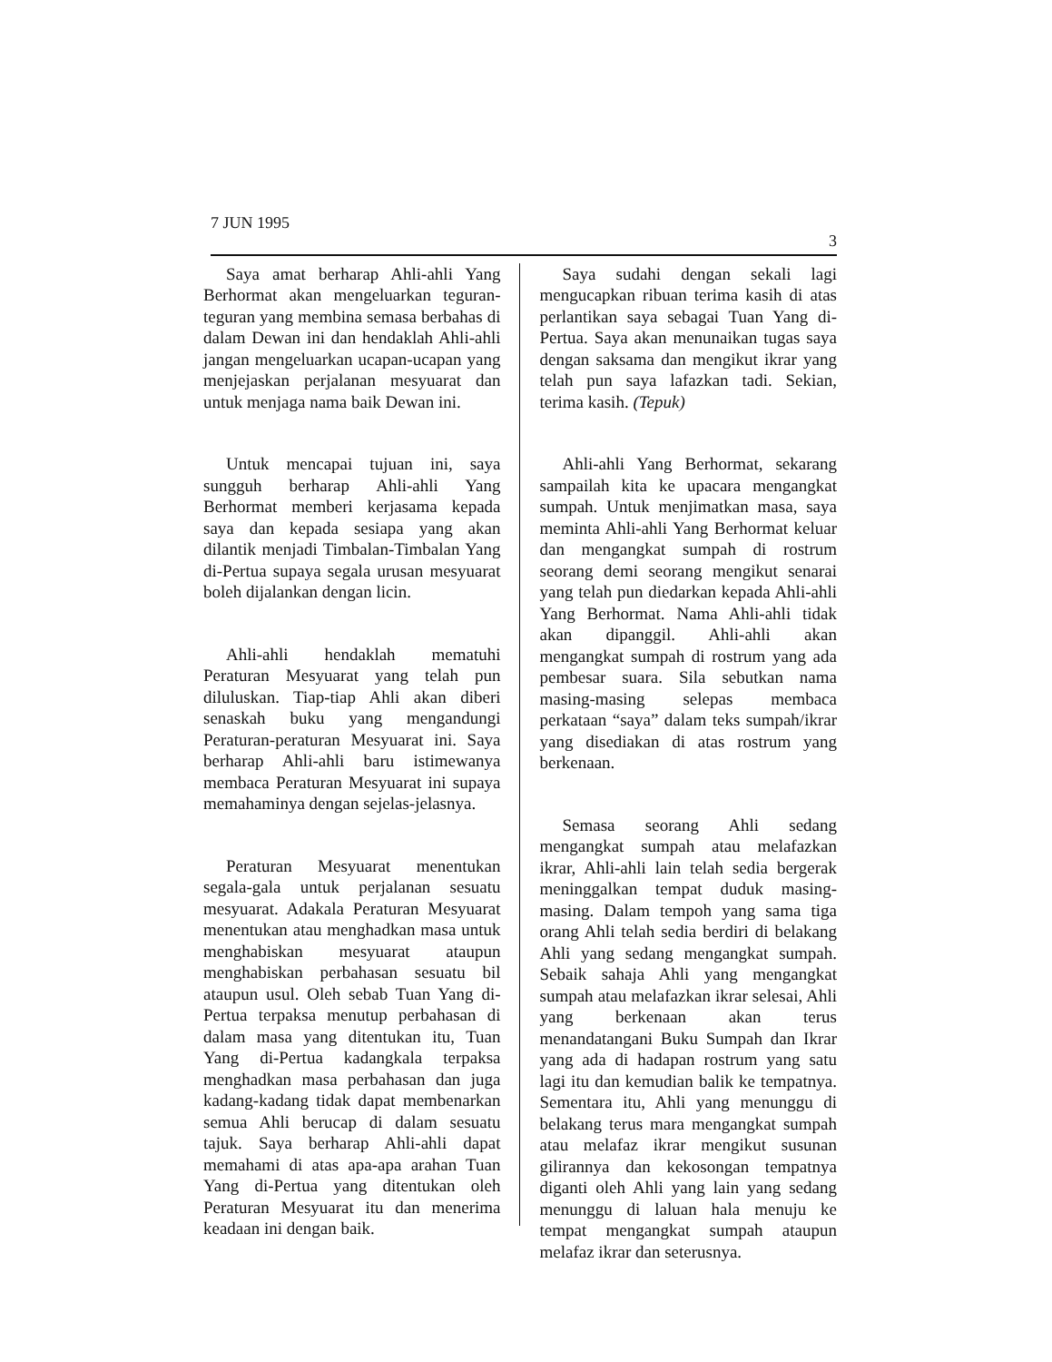7 JUN 1995 3
Saya amat berharap Ahli-ahli Yang Berhormat akan mengeluarkan teguran-teguran yang membina semasa berbahas di dalam Dewan ini dan hendaklah Ahli-ahli jangan mengeluarkan ucapan-ucapan yang menjejaskan perjalanan mesyuarat dan untuk menjaga nama baik Dewan ini.
Untuk mencapai tujuan ini, saya sungguh berharap Ahli-ahli Yang Berhormat memberi kerjasama kepada saya dan kepada sesiapa yang akan dilantik menjadi Timbalan-Timbalan Yang di-Pertua supaya segala urusan mesyuarat boleh dijalankan dengan licin.
Ahli-ahli hendaklah mematuhi Peraturan Mesyuarat yang telah pun diluluskan. Tiap-tiap Ahli akan diberi senaskah buku yang mengandungi Peraturan-peraturan Mesyuarat ini. Saya berharap Ahli-ahli baru istimewanya membaca Peraturan Mesyuarat ini supaya memahaminya dengan sejelas-jelasnya.
Peraturan Mesyuarat menentukan segala-gala untuk perjalanan sesuatu mesyuarat. Adakala Peraturan Mesyuarat menentukan atau menghadkan masa untuk menghabiskan mesyuarat ataupun menghabiskan perbahasan sesuatu bil ataupun usul. Oleh sebab Tuan Yang di-Pertua terpaksa menutup perbahasan di dalam masa yang ditentukan itu, Tuan Yang di-Pertua kadangkala terpaksa menghadkan masa perbahasan dan juga kadang-kadang tidak dapat membenarkan semua Ahli berucap di dalam sesuatu tajuk. Saya berharap Ahli-ahli dapat memahami di atas apa-apa arahan Tuan Yang di-Pertua yang ditentukan oleh Peraturan Mesyuarat itu dan menerima keadaan ini dengan baik.
Saya sudahi dengan sekali lagi mengucapkan ribuan terima kasih di atas perlantikan saya sebagai Tuan Yang di-Pertua. Saya akan menunaikan tugas saya dengan saksama dan mengikut ikrar yang telah pun saya lafazkan tadi. Sekian, terima kasih. (Tepuk)
Ahli-ahli Yang Berhormat, sekarang sampailah kita ke upacara mengangkat sumpah. Untuk menjimatkan masa, saya meminta Ahli-ahli Yang Berhormat keluar dan mengangkat sumpah di rostrum seorang demi seorang mengikut senarai yang telah pun diedarkan kepada Ahli-ahli Yang Berhormat. Nama Ahli-ahli tidak akan dipanggil. Ahli-ahli akan mengangkat sumpah di rostrum yang ada pembesar suara. Sila sebutkan nama masing-masing selepas membaca perkataan “saya” dalam teks sumpah/ikrar yang disediakan di atas rostrum yang berkenaan.
Semasa seorang Ahli sedang mengangkat sumpah atau melafazkan ikrar, Ahli-ahli lain telah sedia bergerak meninggalkan tempat duduk masing-masing. Dalam tempoh yang sama tiga orang Ahli telah sedia berdiri di belakang Ahli yang sedang mengangkat sumpah. Sebaik sahaja Ahli yang mengangkat sumpah atau melafazkan ikrar selesai, Ahli yang berkenaan akan terus menandatangani Buku Sumpah dan Ikrar yang ada di hadapan rostrum yang satu lagi itu dan kemudian balik ke tempatnya. Sementara itu, Ahli yang menunggu di belakang terus mara mengangkat sumpah atau melafaz ikrar mengikut susunan gilirannya dan kekosongan tempatnya diganti oleh Ahli yang lain yang sedang menunggu di laluan hala menuju ke tempat mengangkat sumpah ataupun melafaz ikrar dan seterusnya.